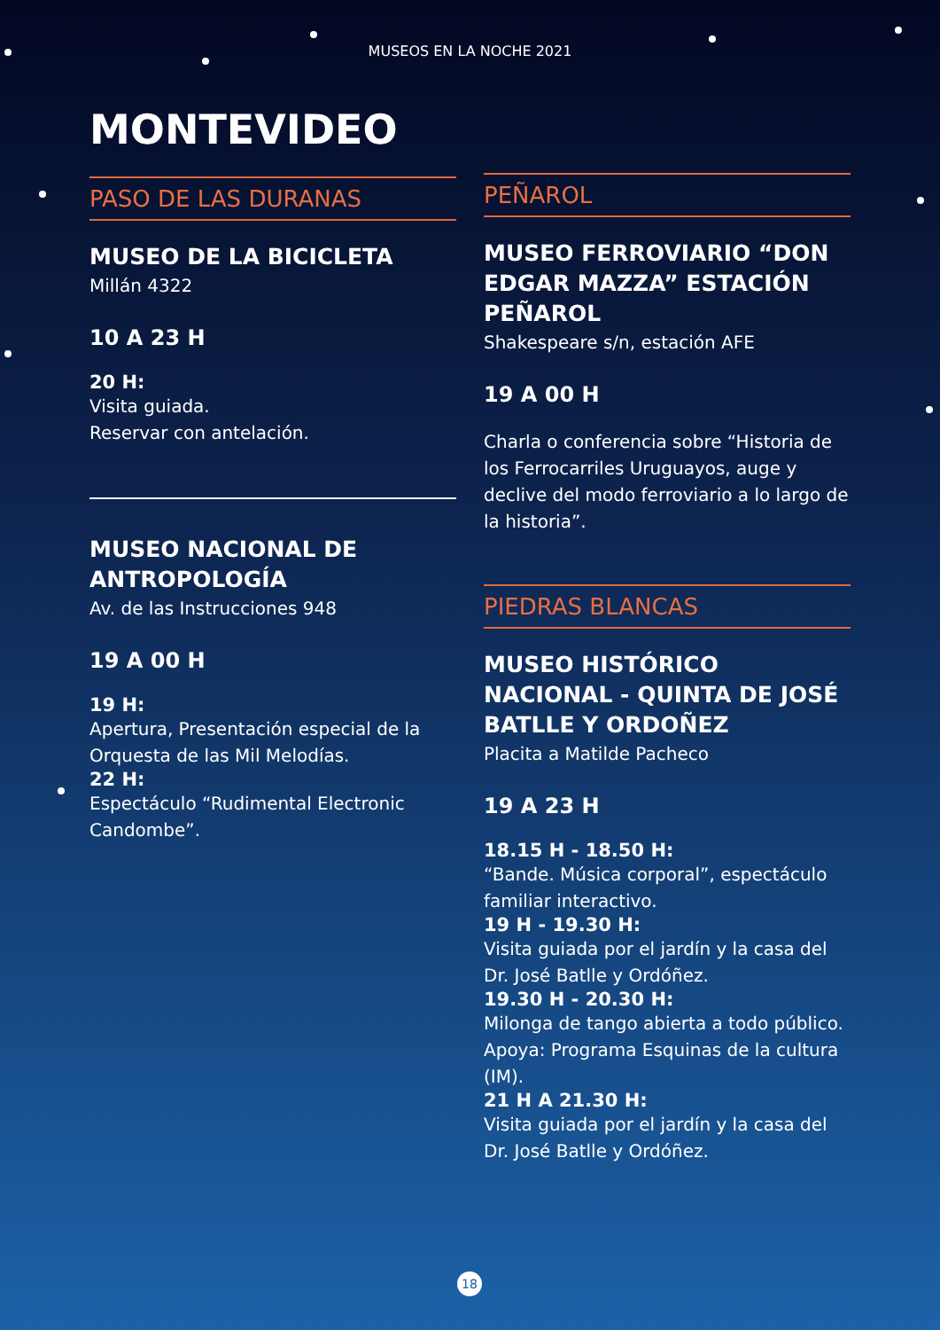MUSEOS EN LA NOCHE 2021
MONTEVIDEO
PASO DE LAS DURANAS
MUSEO DE LA BICICLETA
Millán 4322
10 A 23 H
20 H:
Visita guiada.
Reservar con antelación.
MUSEO NACIONAL DE ANTROPOLOGÍA
Av. de las Instrucciones 948
19 A 00 H
19 H:
Apertura, Presentación especial de la Orquesta de las Mil Melodías.
22 H:
Espectáculo “Rudimental Electronic Candombe”.
PEÑAROL
MUSEO FERROVIARIO “DON EDGAR MAZZA” ESTACIÓN PEÑAROL
Shakespeare s/n, estación AFE
19 A 00 H
Charla o conferencia sobre “Historia de los Ferrocarriles Uruguayos, auge y declive del modo ferroviario a lo largo de la historia”.
PIEDRAS BLANCAS
MUSEO HISTÓRICO NACIONAL - QUINTA DE JOSÉ BATLLE Y ORDOÑEZ
Placita a Matilde Pacheco
19 A 23 H
18.15 H - 18.50 H:
“Bande. Música corporal”, espectáculo familiar interactivo.
19 H - 19.30 H:
Visita guiada por el jardín y la casa del Dr. José Batlle y Ordóñez.
19.30 H - 20.30 H:
Milonga de tango abierta a todo público. Apoya: Programa Esquinas de la cultura (IM).
21 H A 21.30 H:
Visita guiada por el jardín y la casa del Dr. José Batlle y Ordóñez.
18